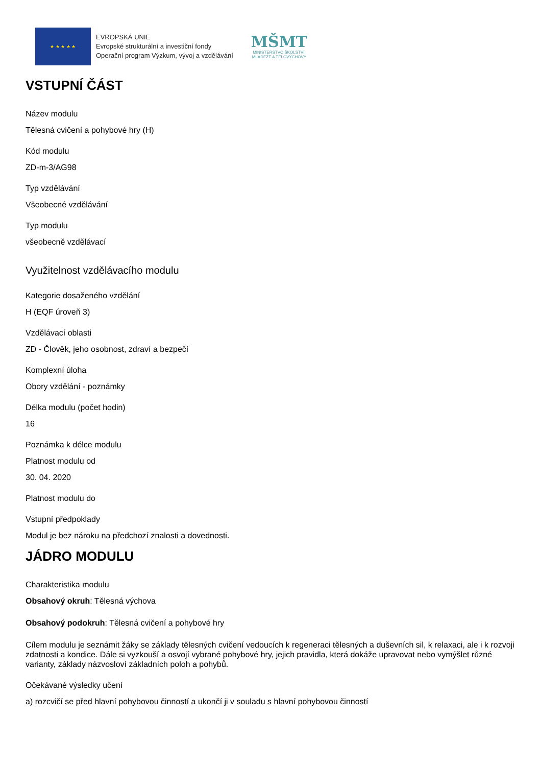★ ★ ★ ★ ★
EVROPSKÁ UNIE
Evropské strukturální a investiční fondy
Operační program Výzkum, vývoj a vzdělávání
MŠMT
MINISTERSTVO ŠKOLSTVÍ,
MLÁDEŽE A TĚLOVÝCHOVY
VSTUPNÍ ČÁST
Název modulu
Tělesná cvičení a pohybové hry (H)
Kód modulu
ZD-m-3/AG98
Typ vzdělávání
Všeobecné vzdělávání
Typ modulu
všeobecně vzdělávací
Využitelnost vzdělávacího modulu
Kategorie dosaženého vzdělání
H (EQF úroveň 3)
Vzdělávací oblasti
ZD - Člověk, jeho osobnost, zdraví a bezpečí
Komplexní úloha
Obory vzdělání - poznámky
Délka modulu (počet hodin)
16
Poznámka k délce modulu
Platnost modulu od
30. 04. 2020
Platnost modulu do
Vstupní předpoklady
Modul je bez nároku na předchozí znalosti a dovednosti.
JÁDRO MODULU
Charakteristika modulu
Obsahový okruh: Tělesná výchova
Obsahový podokruh: Tělesná cvičení a pohybové hry
Cílem modulu je seznámit žáky se základy tělesných cvičení vedoucích k regeneraci tělesných a duševních sil, k relaxaci, ale i k rozvoji zdatnosti a kondice. Dále si vyzkouší a osvojí vybrané pohybové hry, jejich pravidla, která dokáže upravovat nebo vymýšlet různé varianty, základy názvosloví základních poloh a pohybů.
Očekávané výsledky učení
a) rozcvičí se před hlavní pohybovou činností a ukončí ji v souladu s hlavní pohybovou činností